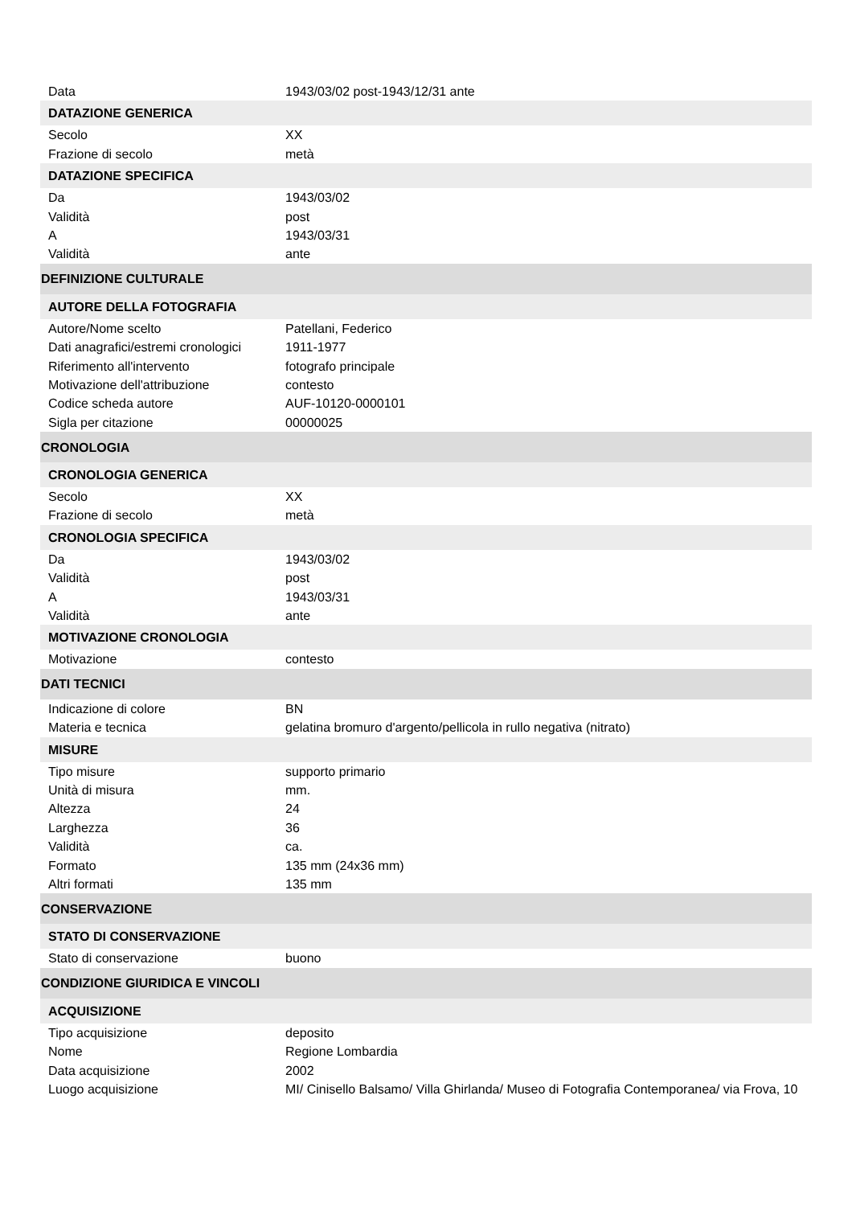| Data | 1943/03/02 post-1943/12/31 ante |
| DATAZIONE GENERICA | |
| Secolo | XX |
| Frazione di secolo | metà |
| DATAZIONE SPECIFICA | |
| Da | 1943/03/02 |
| Validità | post |
| A | 1943/03/31 |
| Validità | ante |
| DEFINIZIONE CULTURALE | |
| AUTORE DELLA FOTOGRAFIA | |
| Autore/Nome scelto | Patellani, Federico |
| Dati anagrafici/estremi cronologici | 1911-1977 |
| Riferimento all'intervento | fotografo principale |
| Motivazione dell'attribuzione | contesto |
| Codice scheda autore | AUF-10120-0000101 |
| Sigla per citazione | 00000025 |
| CRONOLOGIA | |
| CRONOLOGIA GENERICA | |
| Secolo | XX |
| Frazione di secolo | metà |
| CRONOLOGIA SPECIFICA | |
| Da | 1943/03/02 |
| Validità | post |
| A | 1943/03/31 |
| Validità | ante |
| MOTIVAZIONE CRONOLOGIA | |
| Motivazione | contesto |
| DATI TECNICI | |
| Indicazione di colore | BN |
| Materia e tecnica | gelatina bromuro d'argento/pellicola in rullo negativa (nitrato) |
| MISURE | |
| Tipo misure | supporto primario |
| Unità di misura | mm. |
| Altezza | 24 |
| Larghezza | 36 |
| Validità | ca. |
| Formato | 135 mm (24x36 mm) |
| Altri formati | 135 mm |
| CONSERVAZIONE | |
| STATO DI CONSERVAZIONE | |
| Stato di conservazione | buono |
| CONDIZIONE GIURIDICA E VINCOLI | |
| ACQUISIZIONE | |
| Tipo acquisizione | deposito |
| Nome | Regione Lombardia |
| Data acquisizione | 2002 |
| Luogo acquisizione | MI/ Cinisello Balsamo/ Villa Ghirlanda/ Museo di Fotografia Contemporanea/ via Frova, 10 |